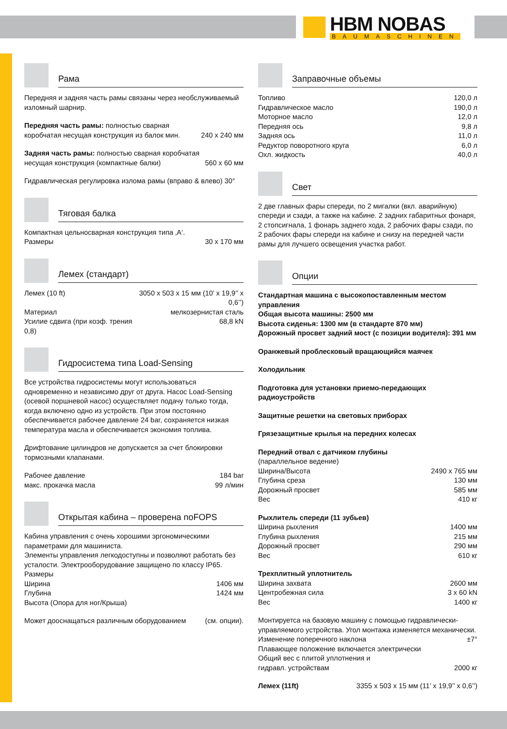HBM NOBAS
BAUMASCHINEN
Рама
Передняя и задняя часть рамы связаны через необслуживаемый изломный шарнир.
| Передняя часть рамы: полностью сварная коробчатая несущая конструкция из балок мин. | 240 x 240 мм |
| Задняя часть рамы: полностью сварная коробчатая несущая конструкция (компактные балки) | 560 x 60 мм |
Гидравлическая регулировка излома рамы (вправо & влево) 30°
Тяговая балка
| Компактная цельносварная конструкция типа ‚A‘. | |
| Размеры | 30 x 170 мм |
Лемех (стандарт)
| Лемех (10 ft) | 3050 x 503 x 15 мм (10’ x 19,9’’ x 0,6’’) |
| Материал | мелкозернистая сталь |
| Усилие сдвига (при коэф. трения 0,8) | 68,8 kN |
Гидросистема типа Load-Sensing
Все устройства гидросистемы могут использоваться одновременно и независимо друг от друга. Насос Load-Sensing (осевой поршневой насос) осуществляет подачу только тогда, когда включено одно из устройств. При этом постоянно обеспечивается рабочее давление 24 bar, сохраняется низкая температура масла и обеспечивается экономия топлива.
Дрифтование цилиндров не допускается за счет блокировки тормозными клапанами.
| Рабочее давление | 184 bar |
| макс. прокачка масла | 99 л/мин |
Открытая кабина – проверена noFOPS
Кабина управления с очень хорошими эргономическими параметрами для машиниста.
Элементы управления легкодоступны и позволяют работать без усталости. Электрооборудование защищено по классу IP65.
| Размеры | |
| Ширина | 1406 мм |
| Глубина | 1424 мм |
| Высота (Опора для ног/Крыша) | |
| Может дооснащаться различным оборудованием | (см. опции). |
Заправочные объемы
| Топливо | 120,0 л |
| Гидравлическое масло | 190,0 л |
| Моторное масло | 12,0 л |
| Передняя ось | 9,8 л |
| Задняя ось | 11,0 л |
| Редуктор поворотного круга | 6,0 л |
| Охл. жидкость | 40,0 л |
Свет
2 две главных фары спереди, по 2 мигалки (вкл. аварийную) спереди и сзади, а также на кабине. 2 задних габаритных фонаря, 2 стопсигнала, 1 фонарь заднего хода, 2 рабочих фары сзади, по 2 рабочих фары спереди на кабине и снизу на передней части рамы для лучшего освещения участка работ.
Опции
Стандартная машина с высокопоставленным местом управления
Общая высота машины: 2500 мм
Высота сиденья: 1300 мм (в стандарте 870 мм)
Дорожный просвет задний мост (с позиции водителя): 391 мм
Оранжевый проблесковый вращающийся маячек
Холодильник
Подготовка для установки приемо-передающих радиоустройств
Защитные решетки на световых приборах
Грязезащитные крылья на передних колесах
| Передний отвал с датчиком глубины | |
| (параллельное ведение) | |
| Ширина/Высота | 2490 x 765 мм |
| Глубина среза | 130 мм |
| Дорожный просвет | 585 мм |
| Вес | 410 кг |
| Рыхлитель спереди (11 зубьев) | |
| Ширина рыхления | 1400 мм |
| Глубина рыхления | 215 мм |
| Дорожный просвет | 290 мм |
| Вес | 610 кг |
| Трехплитный уплотнитель | |
| Ширина захвата | 2600 мм |
| Центробежная сила | 3 x 60 kN |
| Вес | 1400 кг |
| Монтируетса на базовую машину с помощью гидравлически-управляемого устройства. Угол монтажа изменяется механически. | |
| Изменение поперечного наклона | ±7° |
| Плавающее положение включается электрически | |
| Общий вес с плитой уплотнения и | |
| гидравл. устройствам | 2000 кг |
| Лемех (11ft) | 3355 x 503 x 15 мм (11’ x 19,9’’ x 0,6’’) |